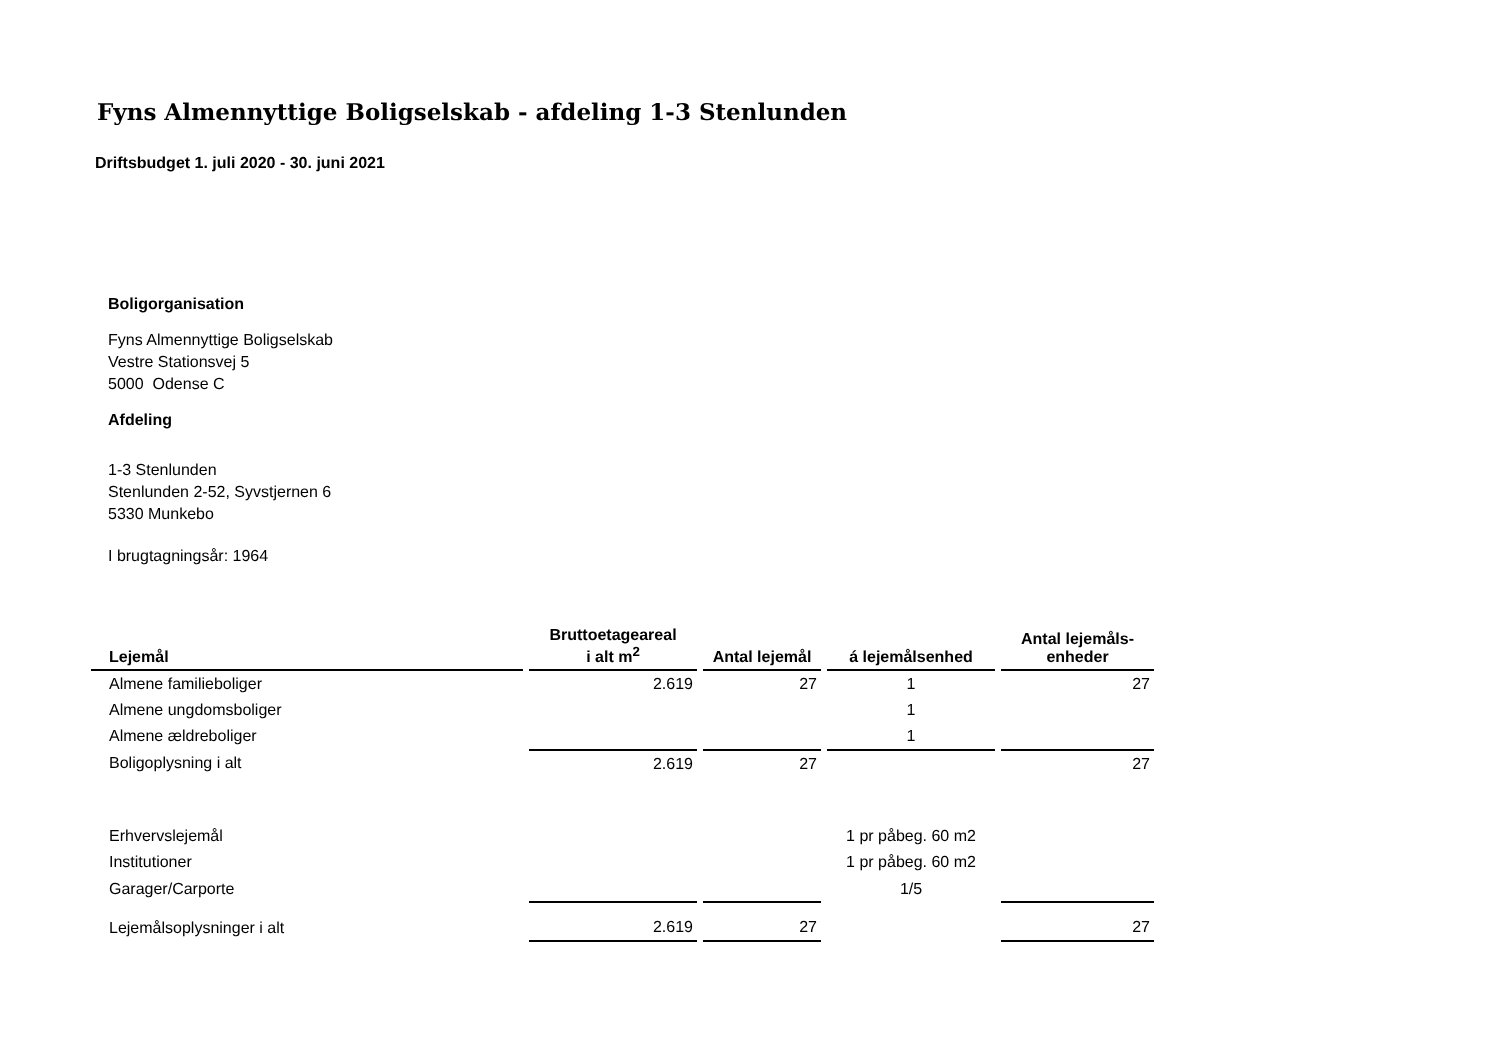Fyns Almennyttige Boligselskab - afdeling 1-3 Stenlunden
Driftsbudget 1. juli 2020 - 30. juni 2021
Boligorganisation
Fyns Almennyttige Boligselskab
Vestre Stationsvej 5
5000 Odense C
Afdeling
1-3 Stenlunden
Stenlunden 2-52, Syvstjernen 6
5330 Munkebo
I brugtagningsår: 1964
| Lejemål | Bruttoetageareal i alt m<sup>2</sup> | Antal lejemål | á lejemålsenhed | Antal lejemåls- enheder |
| --- | --- | --- | --- | --- |
| Almene familieboliger | 2.619 | 27 | 1 | 27 |
| Almene ungdomsboliger | | | 1 | |
| Almene ældreboliger | | | 1 | |
| Boligoplysning i alt | 2.619 | 27 | | 27 |
| Erhvervslejemål | | | 1 pr påbeg. 60 m2 | |
| Institutioner | | | 1 pr påbeg. 60 m2 | |
| Garager/Carporte | | | 1/5 | |
| Lejemålsoplysninger i alt | 2.619 | 27 | | 27 |